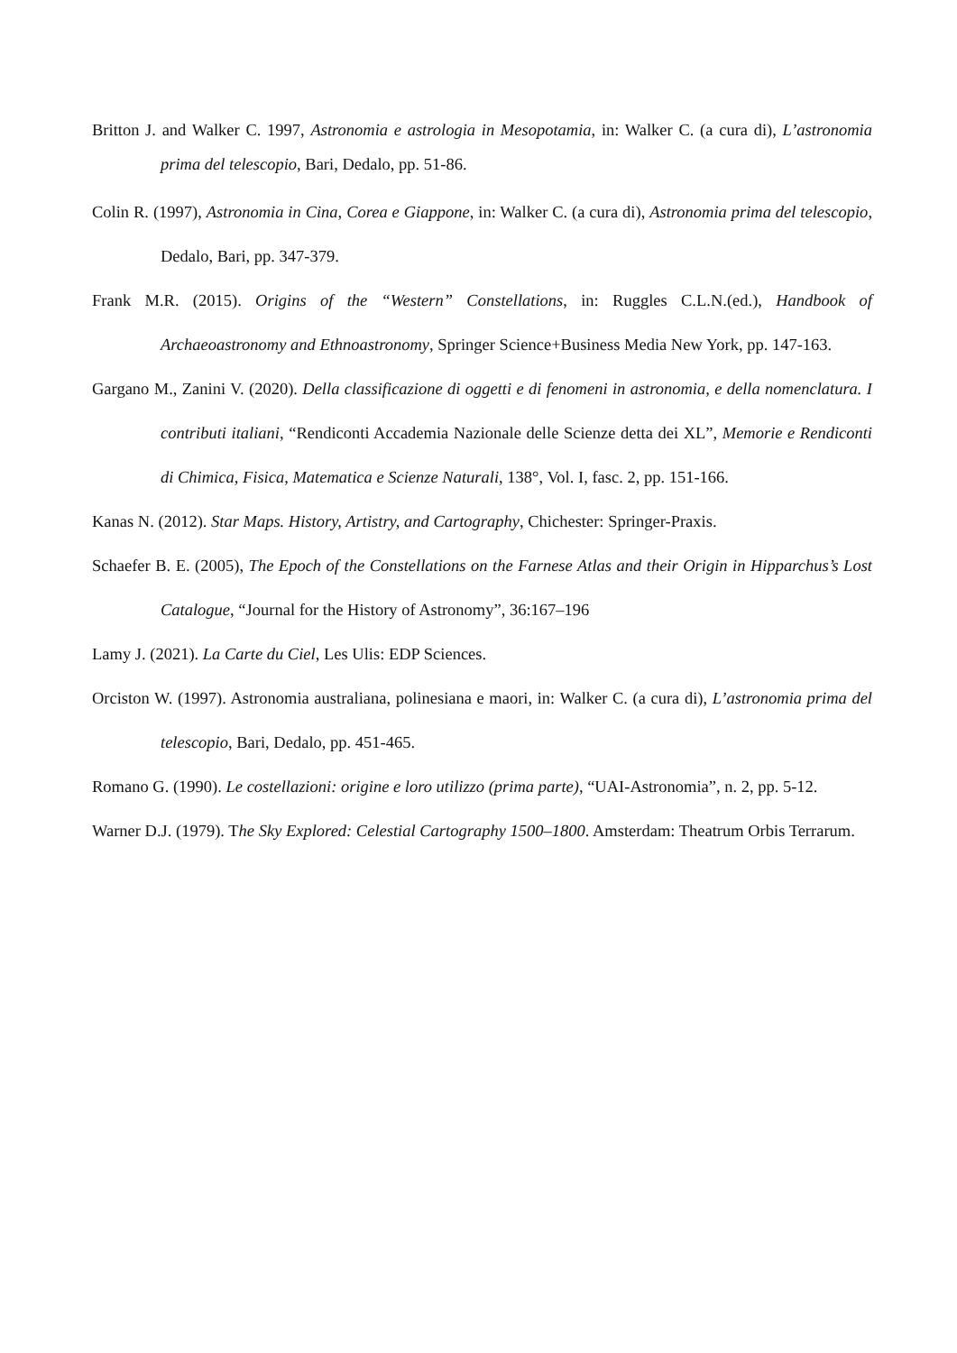Britton J. and Walker C. 1997, Astronomia e astrologia in Mesopotamia, in: Walker C. (a cura di), L’astronomia prima del telescopio, Bari, Dedalo, pp. 51-86.
Colin R. (1997), Astronomia in Cina, Corea e Giappone, in: Walker C. (a cura di), Astronomia prima del telescopio, Dedalo, Bari, pp. 347-379.
Frank M.R. (2015). Origins of the “Western” Constellations, in: Ruggles C.L.N.(ed.), Handbook of Archaeoastronomy and Ethnoastronomy, Springer Science+Business Media New York, pp. 147-163.
Gargano M., Zanini V. (2020). Della classificazione di oggetti e di fenomeni in astronomia, e della nomenclatura. I contributi italiani, “Rendiconti Accademia Nazionale delle Scienze detta dei XL”, Memorie e Rendiconti di Chimica, Fisica, Matematica e Scienze Naturali, 138°, Vol. I, fasc. 2, pp. 151-166.
Kanas N. (2012). Star Maps. History, Artistry, and Cartography, Chichester: Springer-Praxis.
Schaefer B. E. (2005), The Epoch of the Constellations on the Farnese Atlas and their Origin in Hipparchus’s Lost Catalogue, “Journal for the History of Astronomy”, 36:167–196
Lamy J. (2021). La Carte du Ciel, Les Ulis: EDP Sciences.
Orciston W. (1997). Astronomia australiana, polinesiana e maori, in: Walker C. (a cura di), L’astronomia prima del telescopio, Bari, Dedalo, pp. 451-465.
Romano G. (1990). Le costellazioni: origine e loro utilizzo (prima parte), “UAI-Astronomia”, n. 2, pp. 5-12.
Warner D.J. (1979). The Sky Explored: Celestial Cartography 1500–1800. Amsterdam: Theatrum Orbis Terrarum.